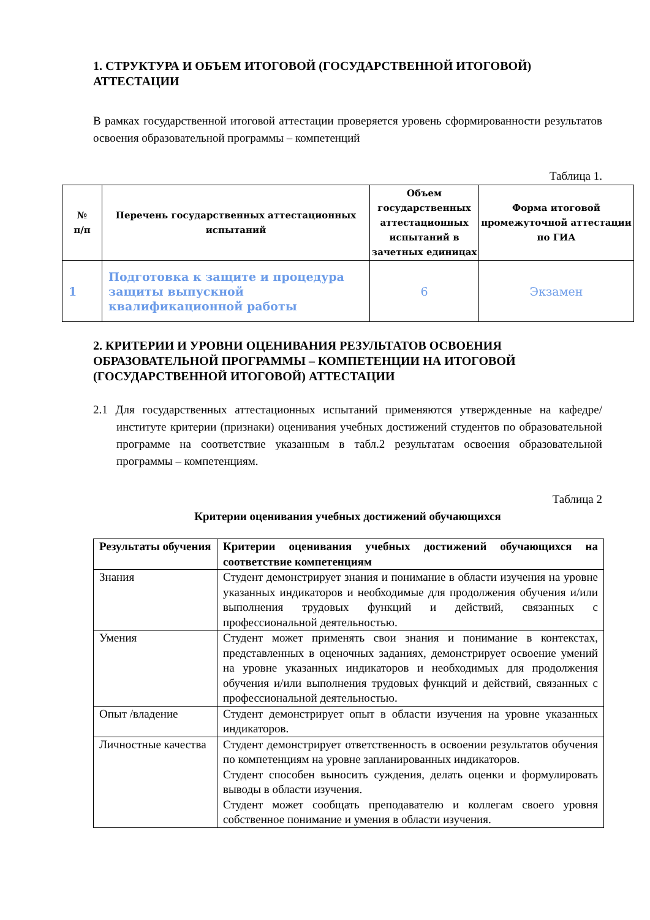1. СТРУКТУРА И ОБЪЕМ ИТОГОВОЙ (ГОСУДАРСТВЕННОЙ ИТОГОВОЙ) АТТЕСТАЦИИ
В рамках государственной итоговой аттестации проверяется уровень сформированности результатов освоения образовательной программы – компетенций
Таблица 1.
| № п/п | Перечень государственных аттестационных испытаний | Объем государственных аттестационных испытаний в зачетных единицах | Форма итоговой промежуточной аттестации по ГИА |
| --- | --- | --- | --- |
| 1 | Подготовка к защите и процедура защиты выпускной квалификационной работы | 6 | Экзамен |
2. КРИТЕРИИ И УРОВНИ ОЦЕНИВАНИЯ РЕЗУЛЬТАТОВ ОСВОЕНИЯ ОБРАЗОВАТЕЛЬНОЙ ПРОГРАММЫ – КОМПЕТЕНЦИИ НА ИТОГОВОЙ (ГОСУДАРСТВЕННОЙ ИТОГОВОЙ) АТТЕСТАЦИИ
2.1 Для государственных аттестационных испытаний применяются утвержденные на кафедре/институте критерии (признаки) оценивания учебных достижений студентов по образовательной программе на соответствие указанным в табл.2 результатам освоения образовательной программы – компетенциям.
Таблица 2
Критерии оценивания учебных достижений обучающихся
| Результаты обучения | Критерии оценивания учебных достижений обучающихся на соответствие компетенциям |
| --- | --- |
| Знания | Студент демонстрирует знания и понимание в области изучения на уровне указанных индикаторов и необходимые для продолжения обучения и/или выполнения трудовых функций и действий, связанных с профессиональной деятельностью. |
| Умения | Студент может применять свои знания и понимание в контекстах, представленных в оценочных заданиях, демонстрирует освоение умений на уровне указанных индикаторов и необходимых для продолжения обучения и/или выполнения трудовых функций и действий, связанных с профессиональной деятельностью. |
| Опыт /владение | Студент демонстрирует опыт в области изучения на уровне указанных индикаторов. |
| Личностные качества | Студент демонстрирует ответственность в освоении результатов обучения по компетенциям на уровне запланированных индикаторов. Студент способен выносить суждения, делать оценки и формулировать выводы в области изучения. Студент может сообщать преподавателю и коллегам своего уровня собственное понимание и умения в области изучения. |